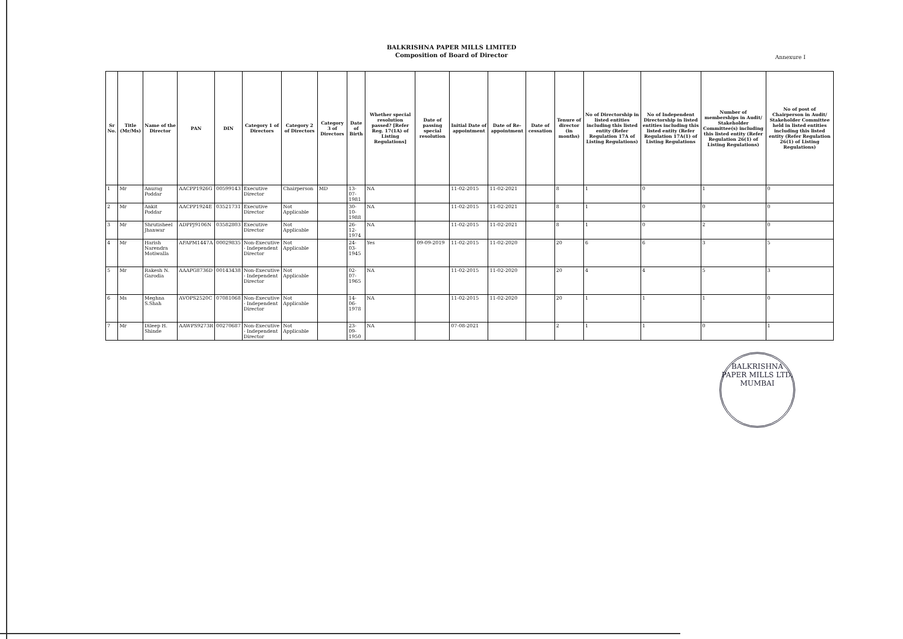BALKRISHNA PAPER MILLS LIMITED
Composition of Board of Director
Annexure I
| Sr No. | Title (Mr/Ms) | Name of the Director | PAN | DIN | Category 1 of Directors | Category 2 of Directors | Category 3 of Directors | Date of Birth | Whether special resolution passed? [Refer Reg. 17(1A) of Listing Regulations] | Date of passing special resolution | Initial Date of appointment | Date of Re-appointment | Date of cessation | Tenure of director (in months) | No of Directorship in listed entities including this listed entity (Refer Regulation 17A of Listing Regulations) | No of Independent Directorship in listed entities including this listed entity (Refer Regulation 17A(1) of Listing Regulations | Number of memberships in Audit/ Stakeholder Committee(s) including this listed entity (Refer Regulation 26(1) of Listing Regulations) | No of post of Chairperson in Audit/ Stakeholder Committee held in listed entities including this listed entity (Refer Regulation 26(1) of Listing Regulations) |
| --- | --- | --- | --- | --- | --- | --- | --- | --- | --- | --- | --- | --- | --- | --- | --- | --- | --- | --- |
| 1 | Mr | Anurag Poddar | AACPP1926G | 00599143 | Executive Director | Chairperson | MD | 13-07-1981 | NA | | 11-02-2015 | 11-02-2021 | | 8 | 1 | 0 | 1 | 0 |
| 2 | Mr | Ankit Poddar | AACPP1924E | 03521731 | Executive Director | Not Applicable | | 30-10-1988 | NA | | 11-02-2015 | 11-02-2021 | | 8 | 1 | 0 | 0 | 0 |
| 3 | Mr | Shrutisheel Jhanwar | ADPPJ9106N | 03582803 | Executive Director | Not Applicable | | 26-12-1974 | NA | | 11-02-2015 | 11-02-2021 | | 8 | 1 | 0 | 2 | 0 |
| 4 | Mr | Harish Narendra Motiwalla | AFAPM1447A | 00029835 | Non-Executive - Independent Director | Not Applicable | | 24-03-1945 | Yes | 09-09-2019 | 11-02-2015 | 11-02-2020 | | 20 | 6 | 6 | 3 | 5 |
| 5 | Mr | Rakesh N. Garodia | AAAPG8736D | 00143438 | Non-Executive - Independent Director | Not Applicable | | 02-07-1965 | NA | | 11-02-2015 | 11-02-2020 | | 20 | 4 | 4 | 5 | 3 |
| 6 | Ms | Meghna S.Shah | AVOPS2520C | 07081068 | Non-Executive - Independent Director | Not Applicable | | 14-06-1978 | NA | | 11-02-2015 | 11-02-2020 | | 20 | 1 | 1 | 1 | 0 |
| 7 | Mr | Dileep H. Shinde | AAWPS9273R | 00270687 | Non-Executive - Independent Director | Not Applicable | | 23-09-1950 | NA | | 07-08-2021 | | | 2 | 1 | 1 | 0 | 1 |
BALKRISHNA PAPER MILLS LTD.
MUMBAI